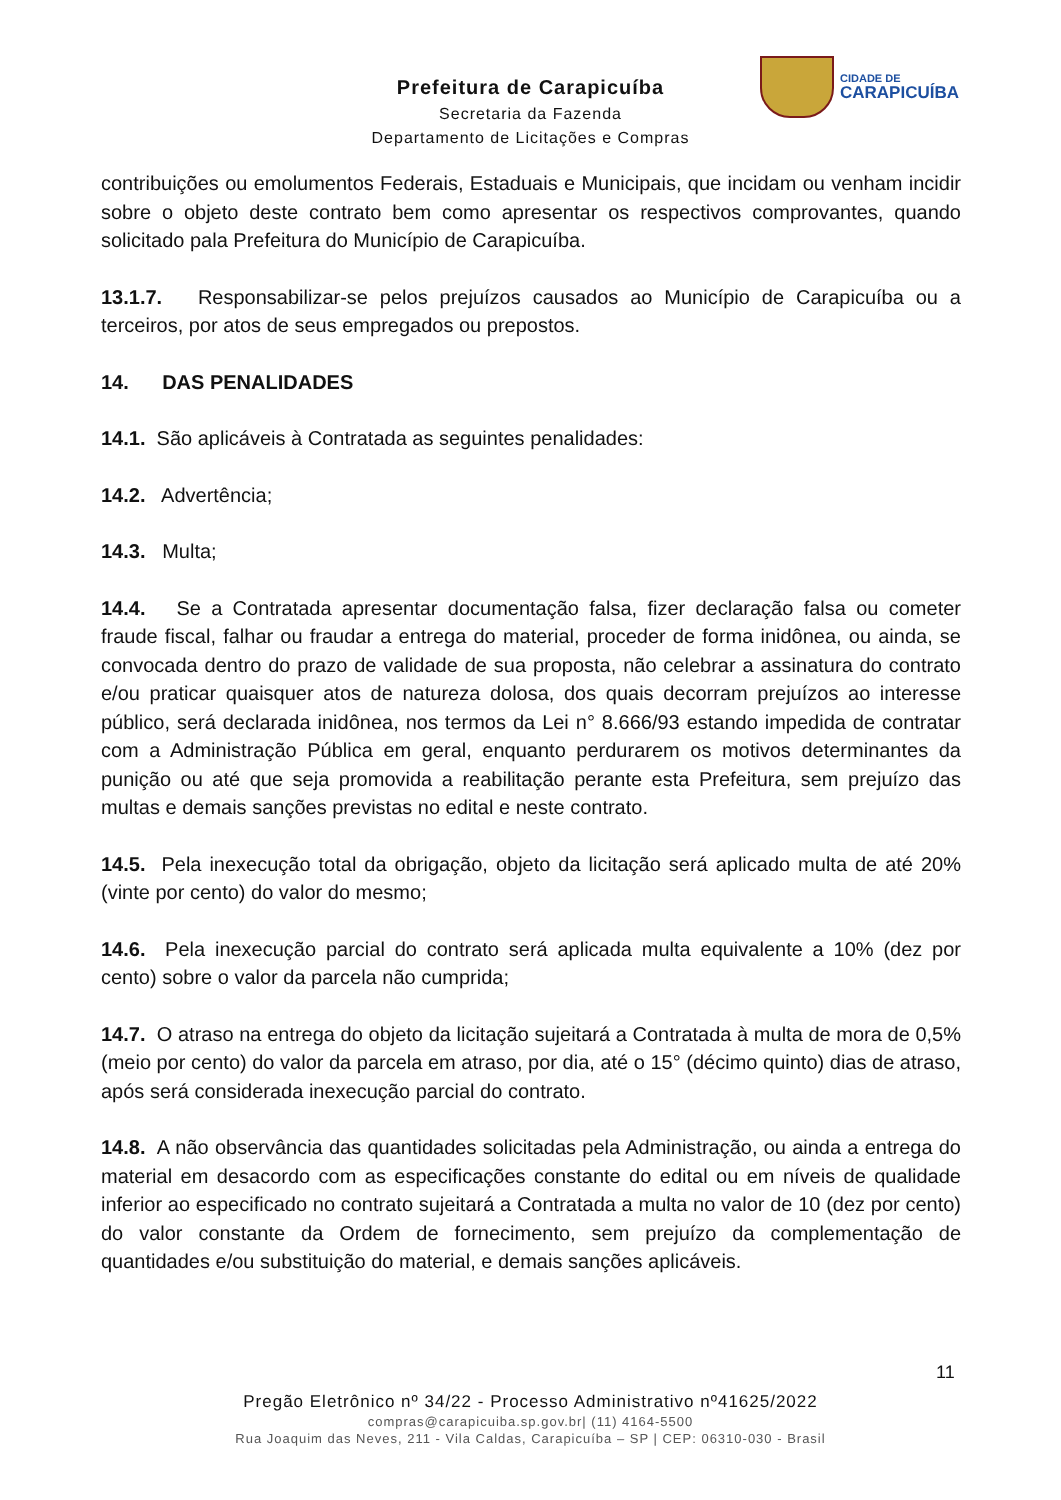Prefeitura de Carapicuíba
Secretaria da Fazenda
Departamento de Licitações e Compras
CIDADE DE
CARAPICUÍBA
contribuições ou emolumentos Federais, Estaduais e Municipais, que incidam ou venham incidir sobre o objeto deste contrato bem como apresentar os respectivos comprovantes, quando solicitado pala Prefeitura do Município de Carapicuíba.
13.1.7. Responsabilizar-se pelos prejuízos causados ao Município de Carapicuíba ou a terceiros, por atos de seus empregados ou prepostos.
14. DAS PENALIDADES
14.1. São aplicáveis à Contratada as seguintes penalidades:
14.2. Advertência;
14.3. Multa;
14.4. Se a Contratada apresentar documentação falsa, fizer declaração falsa ou cometer fraude fiscal, falhar ou fraudar a entrega do material, proceder de forma inidônea, ou ainda, se convocada dentro do prazo de validade de sua proposta, não celebrar a assinatura do contrato e/ou praticar quaisquer atos de natureza dolosa, dos quais decorram prejuízos ao interesse público, será declarada inidônea, nos termos da Lei n° 8.666/93 estando impedida de contratar com a Administração Pública em geral, enquanto perdurarem os motivos determinantes da punição ou até que seja promovida a reabilitação perante esta Prefeitura, sem prejuízo das multas e demais sanções previstas no edital e neste contrato.
14.5. Pela inexecução total da obrigação, objeto da licitação será aplicado multa de até 20% (vinte por cento) do valor do mesmo;
14.6. Pela inexecução parcial do contrato será aplicada multa equivalente a 10% (dez por cento) sobre o valor da parcela não cumprida;
14.7. O atraso na entrega do objeto da licitação sujeitará a Contratada à multa de mora de 0,5% (meio por cento) do valor da parcela em atraso, por dia, até o 15° (décimo quinto) dias de atraso, após será considerada inexecução parcial do contrato.
14.8. A não observância das quantidades solicitadas pela Administração, ou ainda a entrega do material em desacordo com as especificações constante do edital ou em níveis de qualidade inferior ao especificado no contrato sujeitará a Contratada a multa no valor de 10 (dez por cento) do valor constante da Ordem de fornecimento, sem prejuízo da complementação de quantidades e/ou substituição do material, e demais sanções aplicáveis.
11
Pregão Eletrônico nº 34/22 - Processo Administrativo nº41625/2022
compras@carapicuiba.sp.gov.br| (11) 4164-5500
Rua Joaquim das Neves, 211 - Vila Caldas, Carapicuíba – SP | CEP: 06310-030 - Brasil